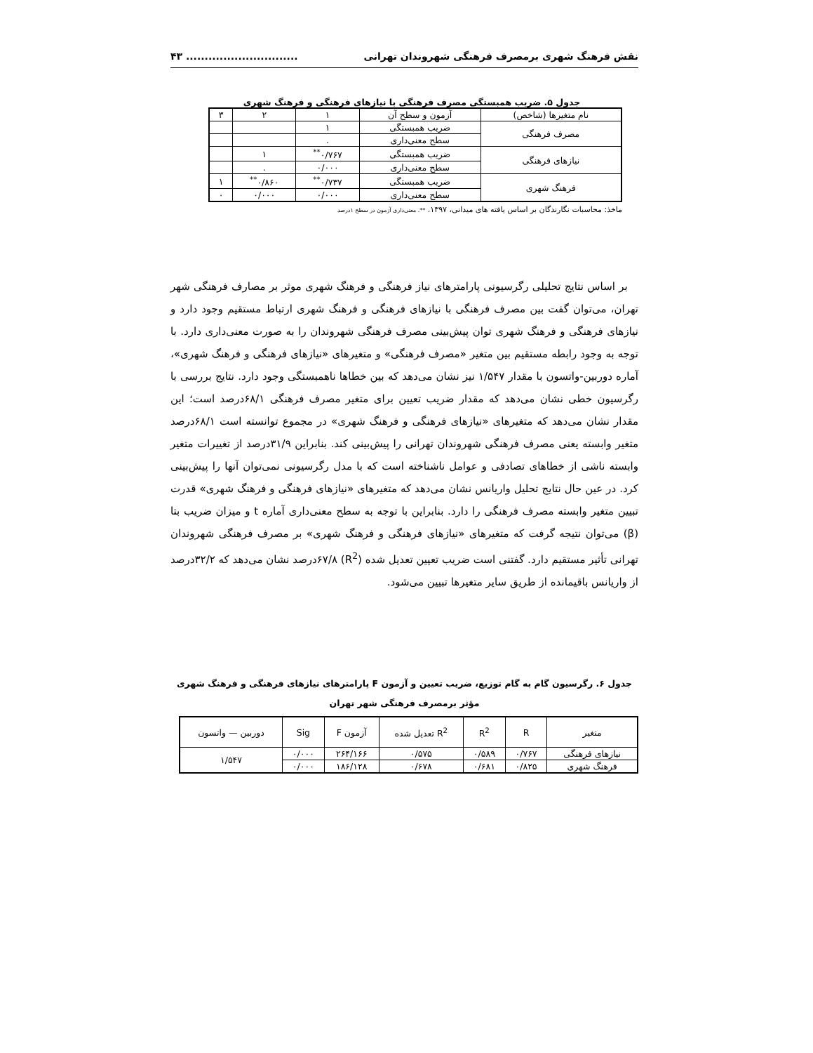نقش فرهنگ شهری برمصرف فرهنگی شهروندان تهرانی.............................. ۴۳
جدول ۵. ضریب همبستگی مصرف فرهنگی با نیازهای فرهنگی و فرهنگ شهری
| نام متغیرها (شاخص) | آزمون و سطح آن | ۱ | ۲ | ۳ |
| --- | --- | --- | --- | --- |
| مصرف فرهنگی | ضریب همبستگی | ۱ | | |
| | سطح معنی‌داری | . | | |
| نیازهای فرهنگی | ضریب همبستگی | ۰/۷۶۷<sup>**</sup> | ۱ | |
| | سطح معنی‌داری | ۰/۰۰۰ | . | |
| فرهنگ شهری | ضریب همبستگی | ۰/۷۳۷<sup>**</sup> | ۰/۸۶۰<sup>**</sup> | ۱ |
| | سطح معنی‌داری | ۰/۰۰۰ | ۰/۰۰۰ | ۰ |
ماخذ: محاسبات نگارندگان بر اساس یافته های میدانی، ۱۳۹۷. **. معنی‌داری آزمون در سطح ۱درصد
بر اساس نتایج تحلیلی رگرسیونی پارامترهای نیاز فرهنگی و فرهنگ شهری موثر بر مصارف فرهنگی شهر تهران، می‌توان گفت بین مصرف فرهنگی با نیازهای فرهنگی و فرهنگ شهری ارتباط مستقیم وجود دارد و نیازهای فرهنگی و فرهنگ شهری توان پیش‌بینی مصرف فرهنگی شهروندان را به صورت معنی‌داری دارد. با توجه به وجود رابطه مستقیم بین متغیر «مصرف فرهنگی» و متغیرهای «نیازهای فرهنگی و فرهنگ شهری»، آماره دوربین-واتسون با مقدار ۱/۵۴۷ نیز نشان می‌دهد که بین خطاها ناهمبستگی وجود دارد. نتایج بررسی با رگرسیون خطی نشان می‌دهد که مقدار ضریب تعیین برای متغیر مصرف فرهنگی ۶۸/۱درصد است؛ این مقدار نشان می‌دهد که متغیرهای «نیازهای فرهنگی و فرهنگ شهری» در مجموع توانسته است ۶۸/۱درصد متغیر وابسته یعنی مصرف فرهنگی شهروندان تهرانی را پیش‌بینی کند. بنابراین ۳۱/۹درصد از تغییرات متغیر وابسته ناشی از خطاهای تصادفی و عوامل ناشناخته است که با مدل رگرسیونی نمی‌توان آنها را پیش‌بینی کرد. در عین حال نتایج تحلیل واریانس نشان می‌دهد که متغیرهای «نیازهای فرهنگی و فرهنگ شهری» قدرت تبیین متغیر وابسته مصرف فرهنگی را دارد. بنابراین با توجه به سطح معنی‌داری آماره t و میزان ضریب بتا (β) می‌توان نتیجه گرفت که متغیرهای «نیازهای فرهنگی و فرهنگ شهری» بر مصرف فرهنگی شهروندان تهرانی تأثیر مستقیم دارد. گفتنی است ضریب تعیین تعدیل شده (R<sup>2</sup>) ۶۷/۸درصد نشان می‌دهد که ۳۲/۲درصد از واریانس باقیمانده از طریق سایر متغیرها تبیین می‌شود.
جدول ۶. رگرسیون گام به گام توزیع، ضریب تعیین و آزمون F پارامترهای نیازهای فرهنگی و فرهنگ شهری
مؤثر برمصرف فرهنگی شهر تهران
| متغیر | R | R<sup>2</sup> | R<sup>2</sup> تعدیل شده | آزمون F | Sig | دوربین — واتسون |
| --- | --- | --- | --- | --- | --- | --- |
| نیازهای فرهنگی | ۰/۷۶۷ | ۰/۵۸۹ | ۰/۵۷۵ | ۲۶۴/۱۶۶ | ۰/۰۰۰ | ۱/۵۴۷ |
| فرهنگ شهری | ۰/۸۲۵ | ۰/۶۸۱ | ۰/۶۷۸ | ۱۸۶/۱۲۸ | ۰/۰۰۰ | |